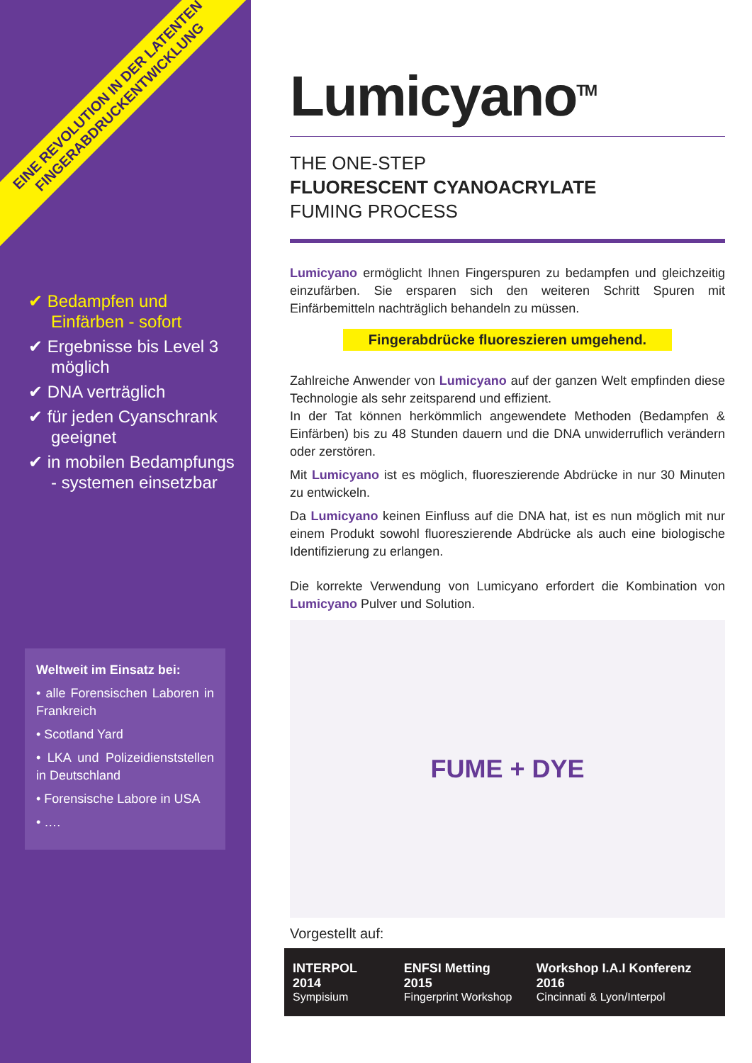EINE REVOLUTION IN DER LATENTEN
FINGERABDRUCKENTWICKLUNG
✔ Bedampfen und Einfärben - sofort
✔ Ergebnisse bis Level 3 möglich
✔ DNA verträglich
✔ für jeden Cyanschrank geeignet
✔ in mobilen Bedampfungs - systemen einsetzbar
Weltweit im Einsatz bei:
• alle Forensischen Laboren in Frankreich
• Scotland Yard
• LKA und Polizeidienststellen in Deutschland
• Forensische Labore in USA
• ….
Lumicyano<sup>TM</sup>
THE ONE-STEP
FLUORESCENT CYANOACRYLATE
FUMING PROCESS
Lumicyano ermöglicht Ihnen Fingerspuren zu bedampfen und gleichzeitig einzufärben. Sie ersparen sich den weiteren Schritt Spuren mit Einfärbemitteln nachträglich behandeln zu müssen.
Fingerabdrücke fluoreszieren umgehend.
Zahlreiche Anwender von Lumicyano auf der ganzen Welt empfinden diese Technologie als sehr zeitsparend und effizient.
In der Tat können herkömmlich angewendete Methoden (Bedampfen & Einfärben) bis zu 48 Stunden dauern und die DNA unwiderruflich verändern oder zerstören.
Mit Lumicyano ist es möglich, fluoreszierende Abdrücke in nur 30 Minuten zu entwickeln.
Da Lumicyano keinen Einfluss auf die DNA hat, ist es nun möglich mit nur einem Produkt sowohl fluoreszierende Abdrücke als auch eine biologische Identifizierung zu erlangen.
Die korrekte Verwendung von Lumicyano erfordert die Kombination von Lumicyano Pulver und Solution.
FUME + DYE
Vorgestellt auf:
INTERPOL 2014
Sympisium
ENFSI Metting 2015
Fingerprint Workshop
Workshop I.A.I Konferenz 2016
Cincinnati & Lyon/Interpol